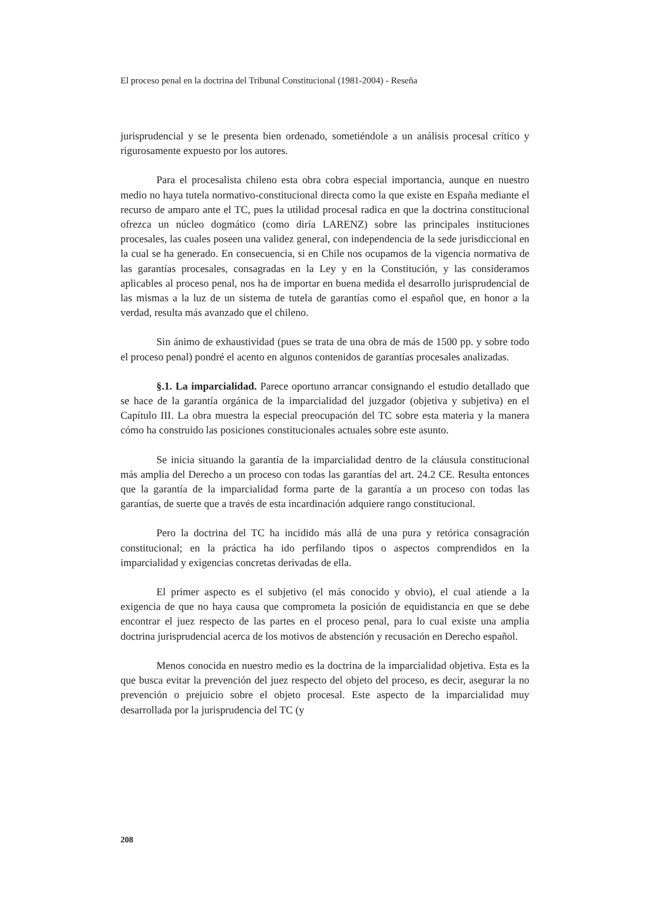El proceso penal en la doctrina del Tribunal Constitucional (1981-2004) - Reseña
jurisprudencial y se le presenta bien ordenado, sometiéndole a un análisis procesal crítico y rigurosamente expuesto por los autores.
Para el procesalista chileno esta obra cobra especial importancia, aunque en nuestro medio no haya tutela normativo-constitucional directa como la que existe en España mediante el recurso de amparo ante el TC, pues la utilidad procesal radica en que la doctrina constitucional ofrezca un núcleo dogmático (como diría LARENZ) sobre las principales instituciones procesales, las cuales poseen una validez general, con independencia de la sede jurisdiccional en la cual se ha generado. En consecuencia, si en Chile nos ocupamos de la vigencia normativa de las garantías procesales, consagradas en la Ley y en la Constitución, y las consideramos aplicables al proceso penal, nos ha de importar en buena medida el desarrollo jurisprudencial de las mismas a la luz de un sistema de tutela de garantías como el español que, en honor a la verdad, resulta más avanzado que el chileno.
Sin ánimo de exhaustividad (pues se trata de una obra de más de 1500 pp. y sobre todo el proceso penal) pondré el acento en algunos contenidos de garantías procesales analizadas.
§.1. La imparcialidad. Parece oportuno arrancar consignando el estudio detallado que se hace de la garantía orgánica de la imparcialidad del juzgador (objetiva y subjetiva) en el Capítulo III. La obra muestra la especial preocupación del TC sobre esta materia y la manera cómo ha construido las posiciones constitucionales actuales sobre este asunto.
Se inicia situando la garantía de la imparcialidad dentro de la cláusula constitucional más amplia del Derecho a un proceso con todas las garantías del art. 24.2 CE. Resulta entonces que la garantía de la imparcialidad forma parte de la garantía a un proceso con todas las garantías, de suerte que a través de esta incardinación adquiere rango constitucional.
Pero la doctrina del TC ha incidido más allá de una pura y retórica consagración constitucional; en la práctica ha ido perfilando tipos o aspectos comprendidos en la imparcialidad y exigencias concretas derivadas de ella.
El primer aspecto es el subjetivo (el más conocido y obvio), el cual atiende a la exigencia de que no haya causa que comprometa la posición de equidistancia en que se debe encontrar el juez respecto de las partes en el proceso penal, para lo cual existe una amplia doctrina jurisprudencial acerca de los motivos de abstención y recusación en Derecho español.
Menos conocida en nuestro medio es la doctrina de la imparcialidad objetiva. Esta es la que busca evitar la prevención del juez respecto del objeto del proceso, es decir, asegurar la no prevención o prejuicio sobre el objeto procesal. Este aspecto de la imparcialidad muy desarrollada por la jurisprudencia del TC (y
208